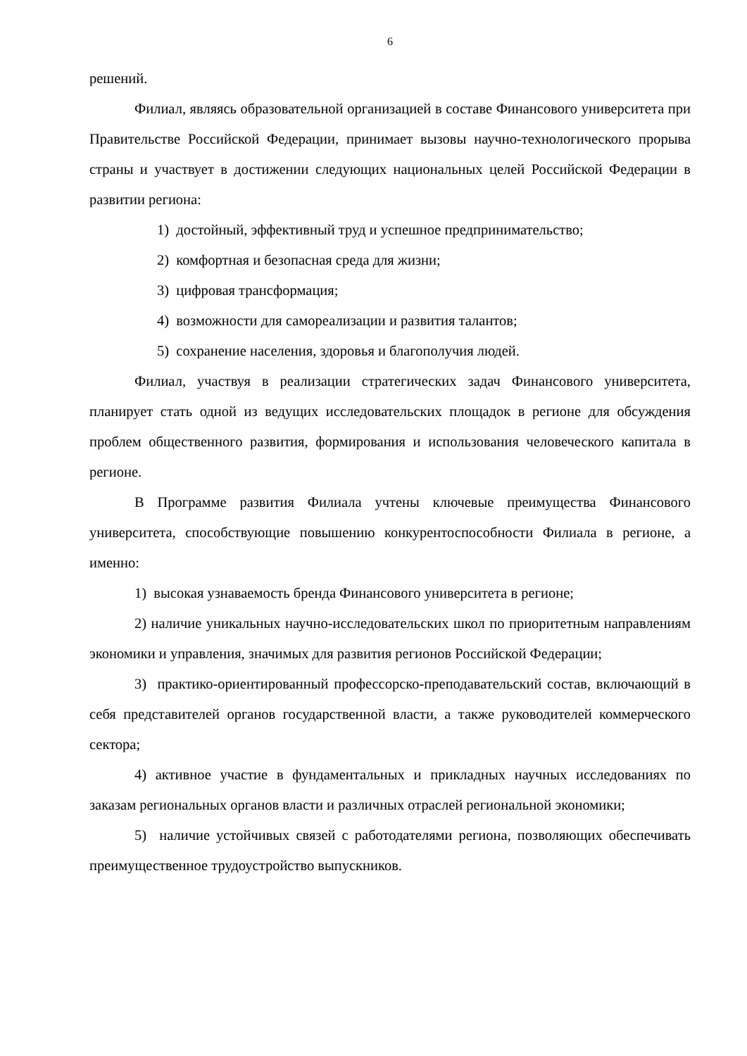6
решений.
Филиал, являясь образовательной организацией в составе Финансового университета при Правительстве Российской Федерации, принимает вызовы научно-технологического прорыва страны и участвует в достижении следующих национальных целей Российской Федерации в развитии региона:
1) достойный, эффективный труд и успешное предпринимательство;
2) комфортная и безопасная среда для жизни;
3) цифровая трансформация;
4) возможности для самореализации и развития талантов;
5) сохранение населения, здоровья и благополучия людей.
Филиал, участвуя в реализации стратегических задач Финансового университета, планирует стать одной из ведущих исследовательских площадок в регионе для обсуждения проблем общественного развития, формирования и использования человеческого капитала в регионе.
В Программе развития Филиала учтены ключевые преимущества Финансового университета, способствующие повышению конкурентоспособности Филиала в регионе, а именно:
1) высокая узнаваемость бренда Финансового университета в регионе;
2) наличие уникальных научно-исследовательских школ по приоритетным направлениям экономики и управления, значимых для развития регионов Российской Федерации;
3) практико-ориентированный профессорско-преподавательский состав, включающий в себя представителей органов государственной власти, а также руководителей коммерческого сектора;
4) активное участие в фундаментальных и прикладных научных исследованиях по заказам региональных органов власти и различных отраслей региональной экономики;
5) наличие устойчивых связей с работодателями региона, позволяющих обеспечивать преимущественное трудоустройство выпускников.